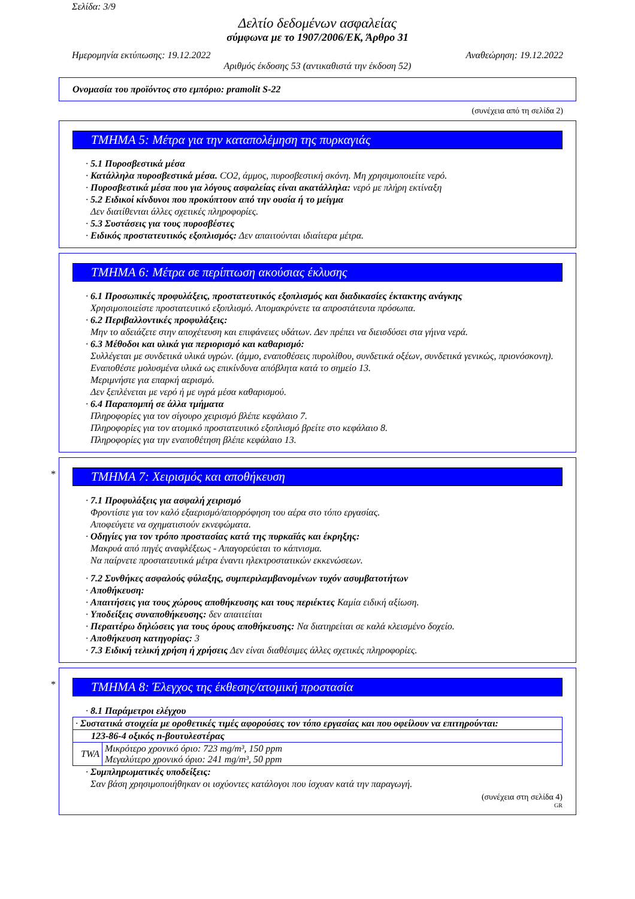Σελίδα: 3/9
Δελτίο δεδομένων ασφαλείας
σύμφωνα με το 1907/2006/ΕΚ, Άρθρο 31
Ημερομηνία εκτύπωσης: 19.12.2022 Αναθεώρηση: 19.12.2022
Αριθμός έκδοσης 53 (αντικαθιστά την έκδοση 52)
Ονομασία του προϊόντος στο εμπόριο: pramolit S-22
(συνέχεια από τη σελίδα 2)
ΤΜΗΜΑ 5: Μέτρα για την καταπολέμηση της πυρκαγιάς
· 5.1 Πυροσβεστικά μέσα
· Κατάλληλα πυροσβεστικά μέσα. CO2, άμμος, πυροσβεστική σκόνη. Μη χρησιμοποιείτε νερό.
· Πυροσβεστικά μέσα που για λόγους ασφαλείας είναι ακατάλληλα: νερό με πλήρη εκτίναξη
· 5.2 Ειδικοί κίνδυνοι που προκύπτουν από την ουσία ή το μείγμα
Δεν διατίθενται άλλες σχετικές πληροφορίες.
· 5.3 Συστάσεις για τους πυροσβέστες
· Ειδικός προστατευτικός εξοπλισμός: Δεν απαιτούνται ιδιαίτερα μέτρα.
ΤΜΗΜΑ 6: Μέτρα σε περίπτωση ακούσιας έκλυσης
· 6.1 Προσωπικές προφυλάξεις, προστατευτικός εξοπλισμός και διαδικασίες έκτακτης ανάγκης
Χρησιμοποιείστε προστατευτικό εξοπλισμό. Απομακρύνετε τα απροστάτευτα πρόσωπα.
· 6.2 Περιβαλλοντικές προφυλάξεις:
Μην το αδειάζετε στην αποχέτευση και επιφάνειες υδάτων. Δεν πρέπει να διεισδύσει στα γήινα νερά.
· 6.3 Μέθοδοι και υλικά για περιορισμό και καθαρισμό:
Συλλέγεται με συνδετικά υλικά υγρών. (άμμο, εναποθέσεις πυρολίθου, συνδετικά οξέων, συνδετικά γενικώς, πριονόσκονη).
Εναποθέστε μολυσμένα υλικά ως επικίνδυνα απόβλητα κατά το σημείο 13.
Μεριμνήστε για επαρκή αερισμό.
Δεν ξεπλένεται με νερό ή με υγρά μέσα καθαρισμού.
· 6.4 Παραπομπή σε άλλα τμήματα
Πληροφορίες για τον σίγουρο χειρισμό βλέπε κεφάλαιο 7.
Πληροφορίες για τον ατομικό προστατευτικό εξοπλισμό βρείτε στο κεφάλαιο 8.
Πληροφορίες για την εναποθέτηση βλέπε κεφάλαιο 13.
*
ΤΜΗΜΑ 7: Χειρισμός και αποθήκευση
· 7.1 Προφυλάξεις για ασφαλή χειρισμό
Φροντίστε για τον καλό εξαερισμό/απορρόφηση του αέρα στο τόπο εργασίας.
Αποφεύγετε να σχηματιστούν εκνεφώματα.
· Οδηγίες για τον τρόπο προστασίας κατά της πυρκαϊάς και έκρηξης:
Μακρυά από πηγές αναφλέξεως - Απαγορεύεται το κάπνισμα.
Να παίρνετε προστατευτικά μέτρα έναντι ηλεκτροστατικών εκκενώσεων.
· 7.2 Συνθήκες ασφαλούς φύλαξης, συμπεριλαμβανομένων τυχόν ασυμβατοτήτων
· Αποθήκευση:
· Απαιτήσεις για τους χώρους αποθήκευσης και τους περιέκτες Καμία ειδική αξίωση.
· Υποδείξεις συναποθήκευσης: δεν απαιτείται
· Περαιτέρω δηλώσεις για τους όρους αποθήκευσης: Να διατηρείται σε καλά κλεισμένο δοχείο.
· Αποθήκευση κατηγορίας: 3
· 7.3 Ειδική τελική χρήση ή χρήσεις Δεν είναι διαθέσιμες άλλες σχετικές πληροφορίες.
*
ΤΜΗΜΑ 8: Έλεγχος της έκθεσης/ατομική προστασία
· 8.1 Παράμετροι ελέγχου
| · Συστατικά στοιχεία με οροθετικές τιμές αφορούσες τον τόπο εργασίας και που οφείλουν να επιτηρούνται: | |
| 123-86-4 οξικός n-βουτυλεστέρας | |
| TWA | Μικρότερο χρονικό όριο: 723 mg/m³, 150 ppm Μεγαλύτερο χρονικό όριο: 241 mg/m³, 50 ppm |
· Συμπληρωματικές υποδείξεις:
Σαν βάση χρησιμοποιήθηκαν οι ισχύοντες κατάλογοι που ίσχυαν κατά την παραγωγή.
(συνέχεια στη σελίδα 4)
GR